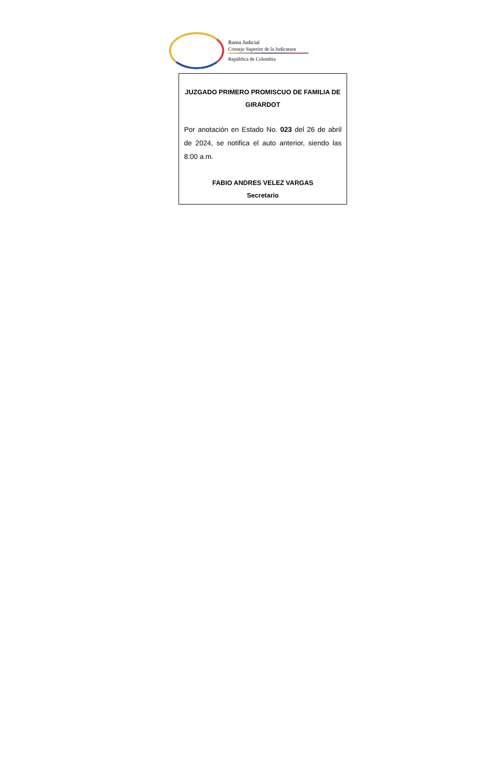Rama Judicial
Consejo Superior de la Judicatura
República de Colombia
JUZGADO PRIMERO PROMISCUO DE FAMILIA DE GIRARDOT
Por anotación en Estado No. 023 del 26 de abril de 2024, se notifica el auto anterior, siendo las 8:00 a.m.
FABIO ANDRES VELEZ VARGAS
Secretario